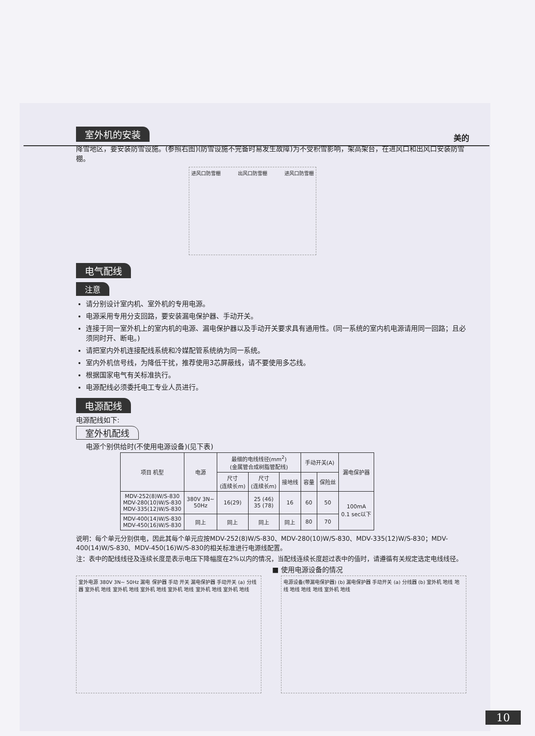美的
室外机的安装
降雪地区，要安装防雪设施。(参照右图)(防雪设施不完备时易发生故障)为不受积雪影响，架高架台，在进风口和出风口安装防雪棚。
进风口防雪棚 出风口防雪棚 进风口防雪棚
电气配线
注意
请分别设计室内机、室外机的专用电源。
电源采用专用分支回路，要安装漏电保护器、手动开关。
连接于同一室外机上的室内机的电源、漏电保护器以及手动开关要求具有通用性。(同一系统的室内机电源请用同一回路；且必须同时开、断电。)
请把室内外机连接配线系统和冷媒配管系统纳为同一系统。
室内外机信号线，为降低干扰，推荐使用3芯屏蔽线，请不要使用多芯线。
根据国家电气有关标准执行。
电源配线必须委托电工专业人员进行。
电源配线
电源配线如下:
室外机配线
电源个别供给时(不使用电源设备)(见下表)
| 项目 机型 | 电源 | 最细的电线线径(mm<sup>2</sup>) (金属管合成树脂管配线) | | | 手动开关(A) | | 漏电保护器 |
| --- | --- | --- | --- | --- | --- | --- | --- |
| | | 尺寸 (连续长m) | 尺寸 (连续长m) | 接地线 | 容量 | 保险丝 | |
| MDV-252(8)W/S-830 MDV-280(10)W/S-830 MDV-335(12)W/S-830 | 380V 3N~ 50Hz | 16(29) | 25 (46) 35 (78) | 16 | 60 | 50 | 100mA 0.1 sec以下 |
| MDV-400(14)W/S-830 MDV-450(16)W/S-830 | 同上 | 同上 | 同上 | 同上 | 80 | 70 | |
说明：每个单元分别供电，因此其每个单元应按MDV-252(8)W/S-830、MDV-280(10)W/S-830、MDV-335(12)W/S-830；MDV-400(14)W/S-830、MDV-450(16)W/S-830的相关标准进行电源线配置。
注：表中的配线线径及连续长度是表示电压下降幅度在2%以内的情况，当配线连续长度超过表中的值时，请遵循有关规定选定电线线径。
■ 使用电源设备的情况
室外电源 380V 3N~ 50Hz 漏电 保护器 手动 开关 漏电保护器 手动开关 (a) 分线器 室外机 地线 室外机 地线 室外机 地线 室外机 地线 室外机 地线 室外机 地线
电源设备(带漏电保护器) (b) 漏电保护器 手动开关 (a) 分线器 (b) 室外机 地线 地线 地线 地线 地线 室外机 地线
10